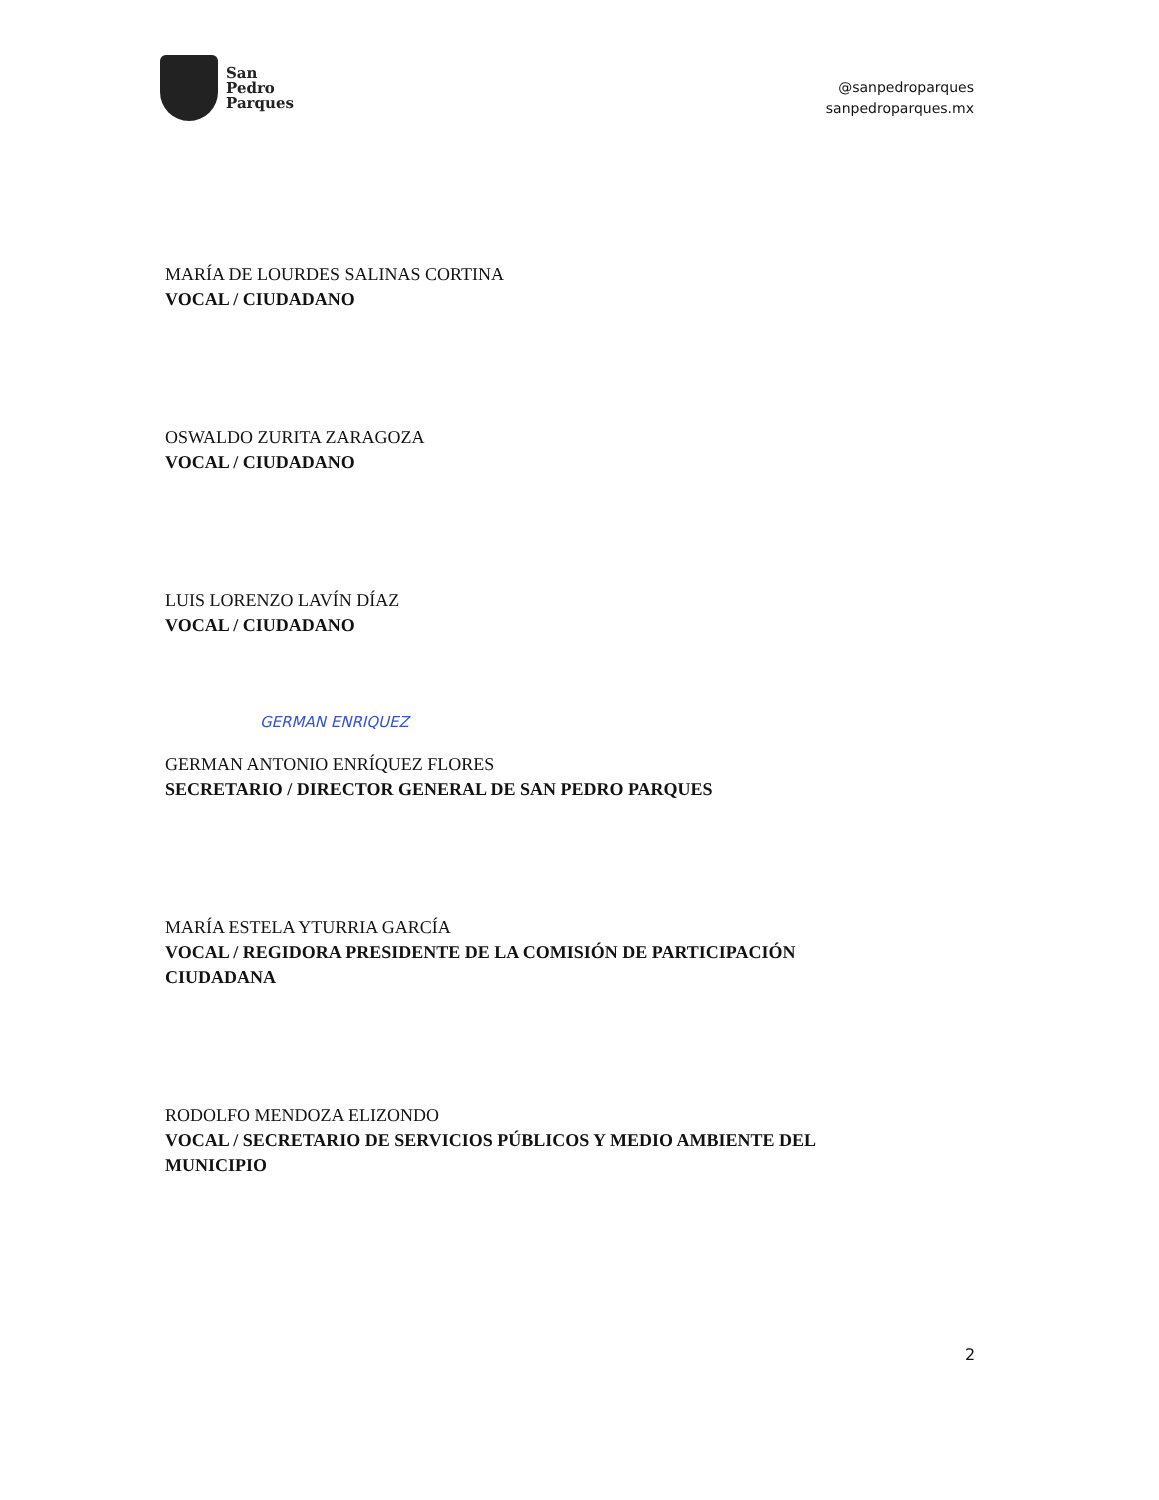San
Pedro
Parques
@sanpedroparques
sanpedroparques.mx
MARÍA DE LOURDES SALINAS CORTINA
VOCAL / CIUDADANO
OSWALDO ZURITA ZARAGOZA
VOCAL / CIUDADANO
LUIS LORENZO LAVÍN DÍAZ
VOCAL / CIUDADANO
GERMAN ENRIQUEZ
GERMAN ANTONIO ENRÍQUEZ FLORES
SECRETARIO / DIRECTOR GENERAL DE SAN PEDRO PARQUES
MARÍA ESTELA YTURRIA GARCÍA
VOCAL / REGIDORA PRESIDENTE DE LA COMISIÓN DE PARTICIPACIÓN
CIUDADANA
RODOLFO MENDOZA ELIZONDO
VOCAL / SECRETARIO DE SERVICIOS PÚBLICOS Y MEDIO AMBIENTE DEL
MUNICIPIO
2